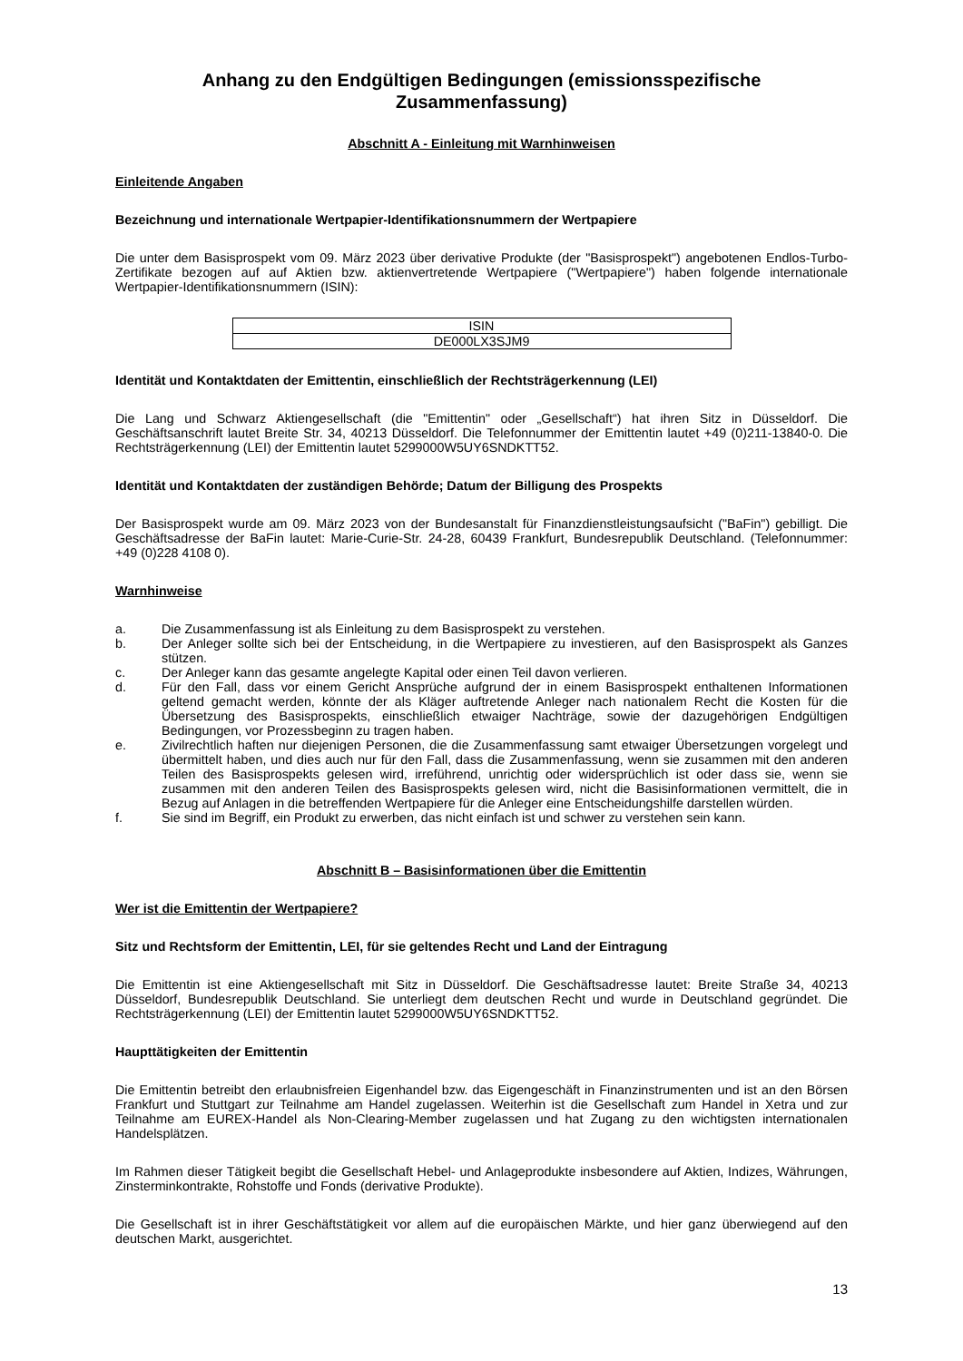Anhang zu den Endgültigen Bedingungen (emissionsspezifische
Zusammenfassung)
Abschnitt A - Einleitung mit Warnhinweisen
Einleitende Angaben
Bezeichnung und internationale Wertpapier-Identifikationsnummern der Wertpapiere
Die unter dem Basisprospekt vom 09. März 2023 über derivative Produkte (der "Basisprospekt") angebotenen Endlos-Turbo-Zertifikate bezogen auf auf Aktien bzw. aktienvertretende Wertpapiere ("Wertpapiere") haben folgende internationale Wertpapier-Identifikationsnummern (ISIN):
| ISIN |
| DE000LX3SJM9 |
Identität und Kontaktdaten der Emittentin, einschließlich der Rechtsträgerkennung (LEI)
Die Lang und Schwarz Aktiengesellschaft (die "Emittentin" oder „Gesellschaft“) hat ihren Sitz in Düsseldorf. Die Geschäftsanschrift lautet Breite Str. 34, 40213 Düsseldorf. Die Telefonnummer der Emittentin lautet +49 (0)211-13840-0. Die Rechtsträgerkennung (LEI) der Emittentin lautet 5299000W5UY6SNDKTT52.
Identität und Kontaktdaten der zuständigen Behörde; Datum der Billigung des Prospekts
Der Basisprospekt wurde am 09. März 2023 von der Bundesanstalt für Finanzdienstleistungsaufsicht ("BaFin") gebilligt. Die Geschäftsadresse der BaFin lautet: Marie-Curie-Str. 24-28, 60439 Frankfurt, Bundesrepublik Deutschland. (Telefonnummer: +49 (0)228 4108 0).
Warnhinweise
a. Die Zusammenfassung ist als Einleitung zu dem Basisprospekt zu verstehen.
b. Der Anleger sollte sich bei der Entscheidung, in die Wertpapiere zu investieren, auf den Basisprospekt als Ganzes stützen.
c. Der Anleger kann das gesamte angelegte Kapital oder einen Teil davon verlieren.
d. Für den Fall, dass vor einem Gericht Ansprüche aufgrund der in einem Basisprospekt enthaltenen Informationen geltend gemacht werden, könnte der als Kläger auftretende Anleger nach nationalem Recht die Kosten für die Übersetzung des Basisprospekts, einschließlich etwaiger Nachträge, sowie der dazugehörigen Endgültigen Bedingungen, vor Prozessbeginn zu tragen haben.
e. Zivilrechtlich haften nur diejenigen Personen, die die Zusammenfassung samt etwaiger Übersetzungen vorgelegt und übermittelt haben, und dies auch nur für den Fall, dass die Zusammenfassung, wenn sie zusammen mit den anderen Teilen des Basisprospekts gelesen wird, irreführend, unrichtig oder widersprüchlich ist oder dass sie, wenn sie zusammen mit den anderen Teilen des Basisprospekts gelesen wird, nicht die Basisinformationen vermittelt, die in Bezug auf Anlagen in die betreffenden Wertpapiere für die Anleger eine Entscheidungshilfe darstellen würden.
f. Sie sind im Begriff, ein Produkt zu erwerben, das nicht einfach ist und schwer zu verstehen sein kann.
Abschnitt B – Basisinformationen über die Emittentin
Wer ist die Emittentin der Wertpapiere?
Sitz und Rechtsform der Emittentin, LEI, für sie geltendes Recht und Land der Eintragung
Die Emittentin ist eine Aktiengesellschaft mit Sitz in Düsseldorf. Die Geschäftsadresse lautet: Breite Straße 34, 40213 Düsseldorf, Bundesrepublik Deutschland. Sie unterliegt dem deutschen Recht und wurde in Deutschland gegründet. Die Rechtsträgerkennung (LEI) der Emittentin lautet 5299000W5UY6SNDKTT52.
Haupttätigkeiten der Emittentin
Die Emittentin betreibt den erlaubnisfreien Eigenhandel bzw. das Eigengeschäft in Finanzinstrumenten und ist an den Börsen Frankfurt und Stuttgart zur Teilnahme am Handel zugelassen. Weiterhin ist die Gesellschaft zum Handel in Xetra und zur Teilnahme am EUREX-Handel als Non-Clearing-Member zugelassen und hat Zugang zu den wichtigsten internationalen Handelsplätzen.
Im Rahmen dieser Tätigkeit begibt die Gesellschaft Hebel- und Anlageprodukte insbesondere auf Aktien, Indizes, Währungen, Zinsterminkontrakte, Rohstoffe und Fonds (derivative Produkte).
Die Gesellschaft ist in ihrer Geschäftstätigkeit vor allem auf die europäischen Märkte, und hier ganz überwiegend auf den deutschen Markt, ausgerichtet.
13